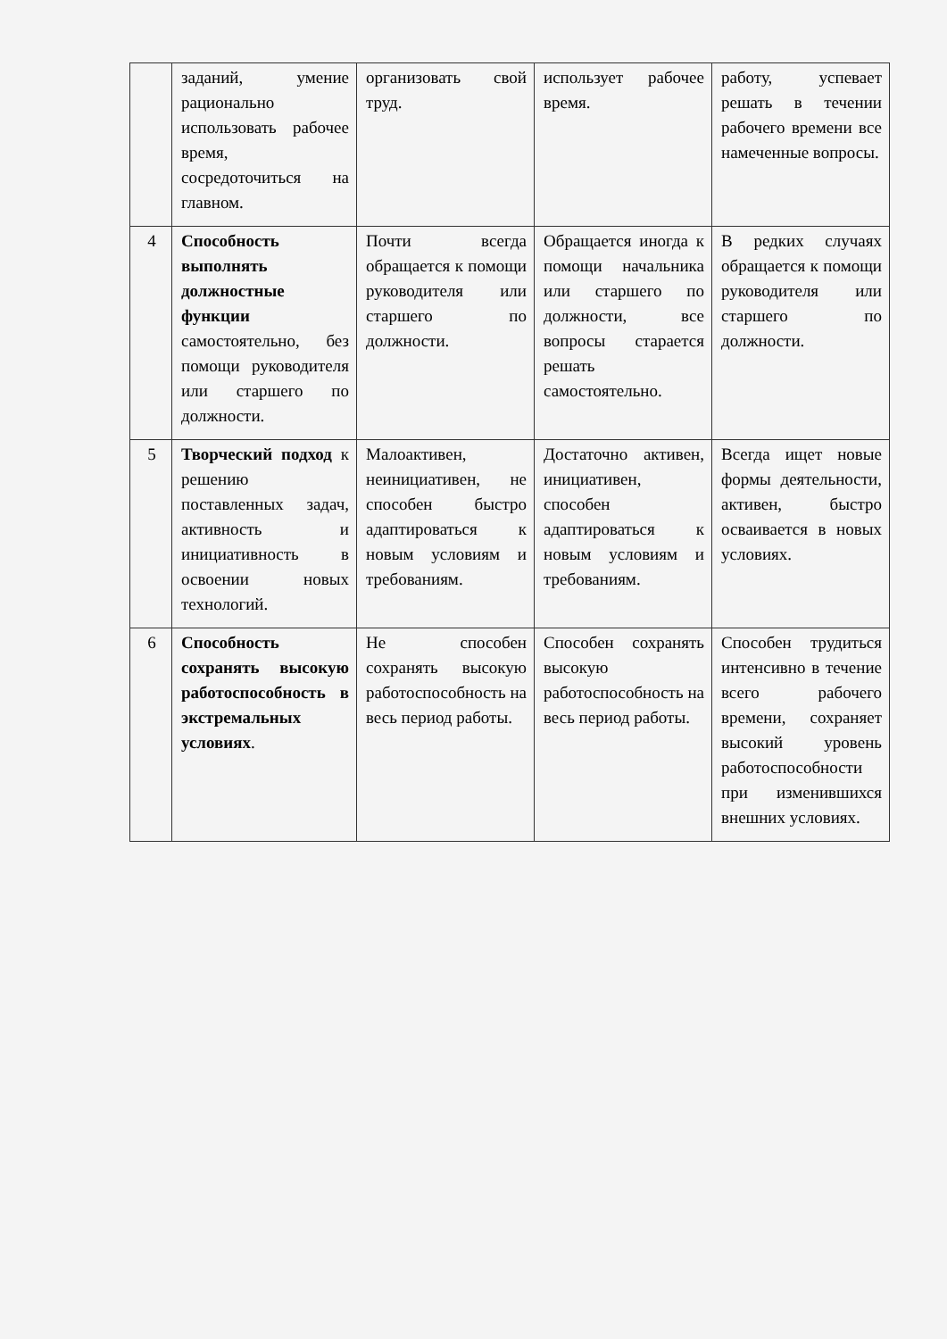| | заданий, умение рационально использовать рабочее время, сосредоточиться на главном. | организовать свой труд. | использует рабочее время. | работу, успевает решать в течении рабочего времени все намеченные вопросы. |
| 4 | Способность выполнять должностные функции самостоятельно, без помощи руководителя или старшего по должности. | Почти всегда обращается к помощи руководителя или старшего по должности. | Обращается иногда к помощи начальника или старшего по должности, все вопросы старается решать самостоятельно. | В редких случаях обращается к помощи руководителя или старшего по должности. |
| 5 | Творческий подход к решению поставленных задач, активность и инициативность в освоении новых технологий. | Малоактивен, неинициативен, не способен быстро адаптироваться к новым условиям и требованиям. | Достаточно активен, инициативен, способен адаптироваться к новым условиям и требованиям. | Всегда ищет новые формы деятельности, активен, быстро осваивается в новых условиях. |
| 6 | Способность сохранять высокую работоспособность в экстремальных условиях . | Не способен сохранять высокую работоспособность на весь период работы. | Способен сохранять высокую работоспособность на весь период работы. | Способен трудиться интенсивно в течение всего рабочего времени, сохраняет высокий уровень работоспособности при изменившихся внешних условиях. |